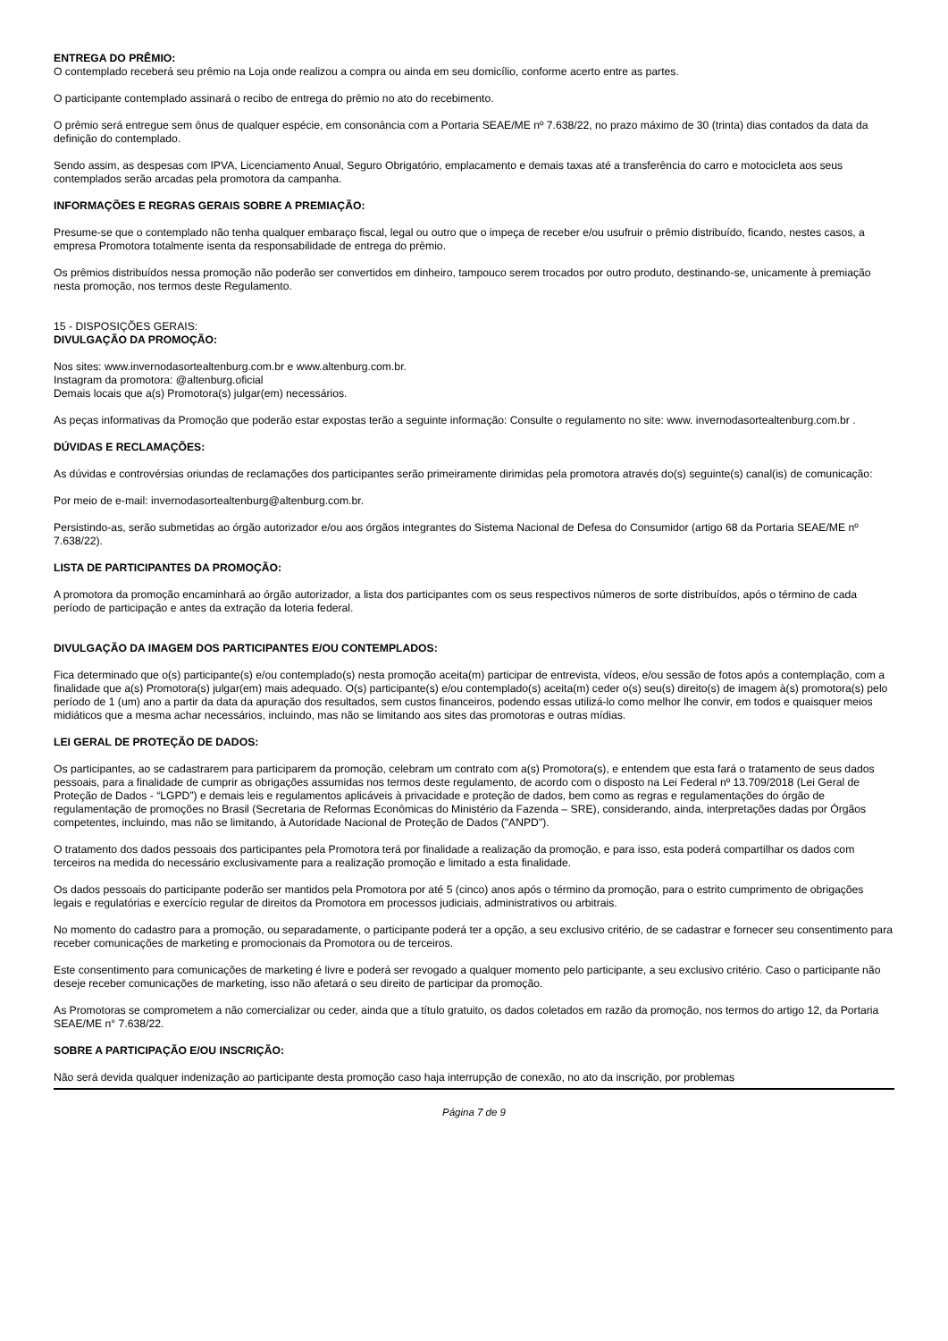ENTREGA DO PRÊMIO:
O contemplado receberá seu prêmio na Loja onde realizou a compra ou ainda em seu domicílio, conforme acerto entre as partes.
O participante contemplado assinará o recibo de entrega do prêmio no ato do recebimento.
O prêmio será entregue sem ônus de qualquer espécie, em consonância com a Portaria SEAE/ME nº 7.638/22, no prazo máximo de 30 (trinta) dias contados da data da definição do contemplado.
Sendo assim, as despesas com IPVA, Licenciamento Anual, Seguro Obrigatório, emplacamento e demais taxas até a transferência do carro e motocicleta aos seus contemplados serão arcadas pela promotora da campanha.
INFORMAÇÕES E REGRAS GERAIS SOBRE A PREMIAÇÃO:
Presume-se que o contemplado não tenha qualquer embaraço fiscal, legal ou outro que o impeça de receber e/ou usufruir o prêmio distribuído, ficando, nestes casos, a empresa Promotora totalmente isenta da responsabilidade de entrega do prêmio.
Os prêmios distribuídos nessa promoção não poderão ser convertidos em dinheiro, tampouco serem trocados por outro produto, destinando-se, unicamente à premiação nesta promoção, nos termos deste Regulamento.
15 - DISPOSIÇÕES GERAIS:
DIVULGAÇÃO DA PROMOÇÃO:
Nos sites: www.invernodasortealtenburg.com.br e www.altenburg.com.br.
Instagram da promotora: @altenburg.oficial
Demais locais que a(s) Promotora(s) julgar(em) necessários.
As peças informativas da Promoção que poderão estar expostas terão a seguinte informação: Consulte o regulamento no site: www. invernodasortealtenburg.com.br .
DÚVIDAS E RECLAMAÇÕES:
As dúvidas e controvérsias oriundas de reclamações dos participantes serão primeiramente dirimidas pela promotora através do(s) seguinte(s) canal(is) de comunicação:
Por meio de e-mail: invernodasortealtenburg@altenburg.com.br.
Persistindo-as, serão submetidas ao órgão autorizador e/ou aos órgãos integrantes do Sistema Nacional de Defesa do Consumidor (artigo 68 da Portaria SEAE/ME nº 7.638/22).
LISTA DE PARTICIPANTES DA PROMOÇÃO:
A promotora da promoção encaminhará ao órgão autorizador, a lista dos participantes com os seus respectivos números de sorte distribuídos, após o término de cada período de participação e antes da extração da loteria federal.
DIVULGAÇÃO DA IMAGEM DOS PARTICIPANTES E/OU CONTEMPLADOS:
Fica determinado que o(s) participante(s) e/ou contemplado(s) nesta promoção aceita(m) participar de entrevista, vídeos, e/ou sessão de fotos após a contemplação, com a finalidade que a(s) Promotora(s) julgar(em) mais adequado. O(s) participante(s) e/ou contemplado(s) aceita(m) ceder o(s) seu(s) direito(s) de imagem à(s) promotora(s) pelo período de 1 (um) ano a partir da data da apuração dos resultados, sem custos financeiros, podendo essas utilizá-lo como melhor lhe convir, em todos e quaisquer meios midiáticos que a mesma achar necessários, incluindo, mas não se limitando aos sites das promotoras e outras mídias.
LEI GERAL DE PROTEÇÃO DE DADOS:
Os participantes, ao se cadastrarem para participarem da promoção, celebram um contrato com a(s) Promotora(s), e entendem que esta fará o tratamento de seus dados pessoais, para a finalidade de cumprir as obrigações assumidas nos termos deste regulamento, de acordo com o disposto na Lei Federal nº 13.709/2018 (Lei Geral de Proteção de Dados - “LGPD”) e demais leis e regulamentos aplicáveis à privacidade e proteção de dados, bem como as regras e regulamentações do órgão de regulamentação de promoções no Brasil (Secretaria de Reformas Econômicas do Ministério da Fazenda – SRE), considerando, ainda, interpretações dadas por Órgãos competentes, incluindo, mas não se limitando, à Autoridade Nacional de Proteção de Dados ("ANPD").
O tratamento dos dados pessoais dos participantes pela Promotora terá por finalidade a realização da promoção, e para isso, esta poderá compartilhar os dados com terceiros na medida do necessário exclusivamente para a realização promoção e limitado a esta finalidade.
Os dados pessoais do participante poderão ser mantidos pela Promotora por até 5 (cinco) anos após o término da promoção, para o estrito cumprimento de obrigações legais e regulatórias e exercício regular de direitos da Promotora em processos judiciais, administrativos ou arbitrais.
No momento do cadastro para a promoção, ou separadamente, o participante poderá ter a opção, a seu exclusivo critério, de se cadastrar e fornecer seu consentimento para receber comunicações de marketing e promocionais da Promotora ou de terceiros.
Este consentimento para comunicações de marketing é livre e poderá ser revogado a qualquer momento pelo participante, a seu exclusivo critério. Caso o participante não deseje receber comunicações de marketing, isso não afetará o seu direito de participar da promoção.
As Promotoras se comprometem a não comercializar ou ceder, ainda que a título gratuito, os dados coletados em razão da promoção, nos termos do artigo 12, da Portaria SEAE/ME n° 7.638/22.
SOBRE A PARTICIPAÇÃO E/OU INSCRIÇÃO:
Não será devida qualquer indenização ao participante desta promoção caso haja interrupção de conexão, no ato da inscrição, por problemas
Página 7 de 9